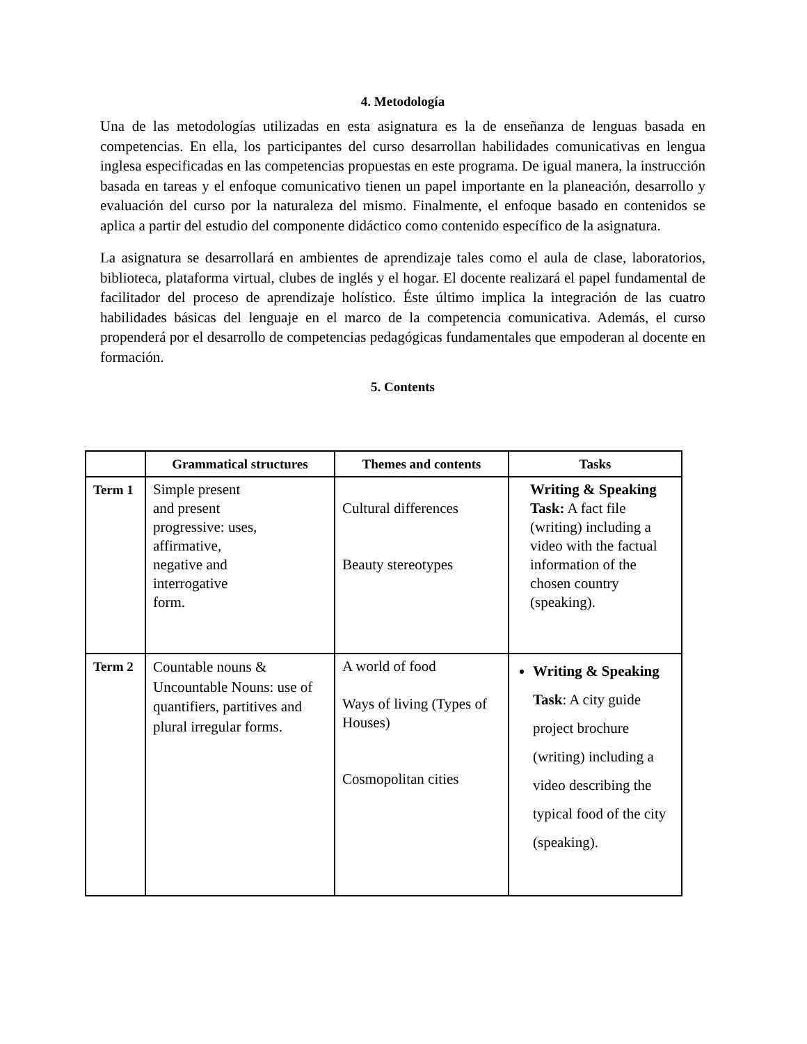4. Metodología
Una de las metodologías utilizadas en esta asignatura es la de enseñanza de lenguas basada en competencias. En ella, los participantes del curso desarrollan habilidades comunicativas en lengua inglesa especificadas en las competencias propuestas en este programa. De igual manera, la instrucción basada en tareas y el enfoque comunicativo tienen un papel importante en la planeación, desarrollo y evaluación del curso por la naturaleza del mismo. Finalmente, el enfoque basado en contenidos se aplica a partir del estudio del componente didáctico como contenido específico de la asignatura.
La asignatura se desarrollará en ambientes de aprendizaje tales como el aula de clase, laboratorios, biblioteca, plataforma virtual, clubes de inglés y el hogar. El docente realizará el papel fundamental de facilitador del proceso de aprendizaje holístico. Éste último implica la integración de las cuatro habilidades básicas del lenguaje en el marco de la competencia comunicativa. Además, el curso propenderá por el desarrollo de competencias pedagógicas fundamentales que empoderan al docente en formación.
5. Contents
| | Grammatical structures | Themes and contents | Tasks |
| --- | --- | --- | --- |
| Term 1 | Simple present and present progressive: uses, affirmative, negative and interrogative form. | Cultural differences Beauty stereotypes | Writing & Speaking Task: A fact file (writing) including a video with the factual information of the chosen country (speaking). |
| Term 2 | Countable nouns & Uncountable Nouns: use of quantifiers, partitives and plural irregular forms. | A world of food Ways of living (Types of Houses) Cosmopolitan cities | Writing & Speaking Task : A city guide project brochure (writing) including a video describing the typical food of the city (speaking). |